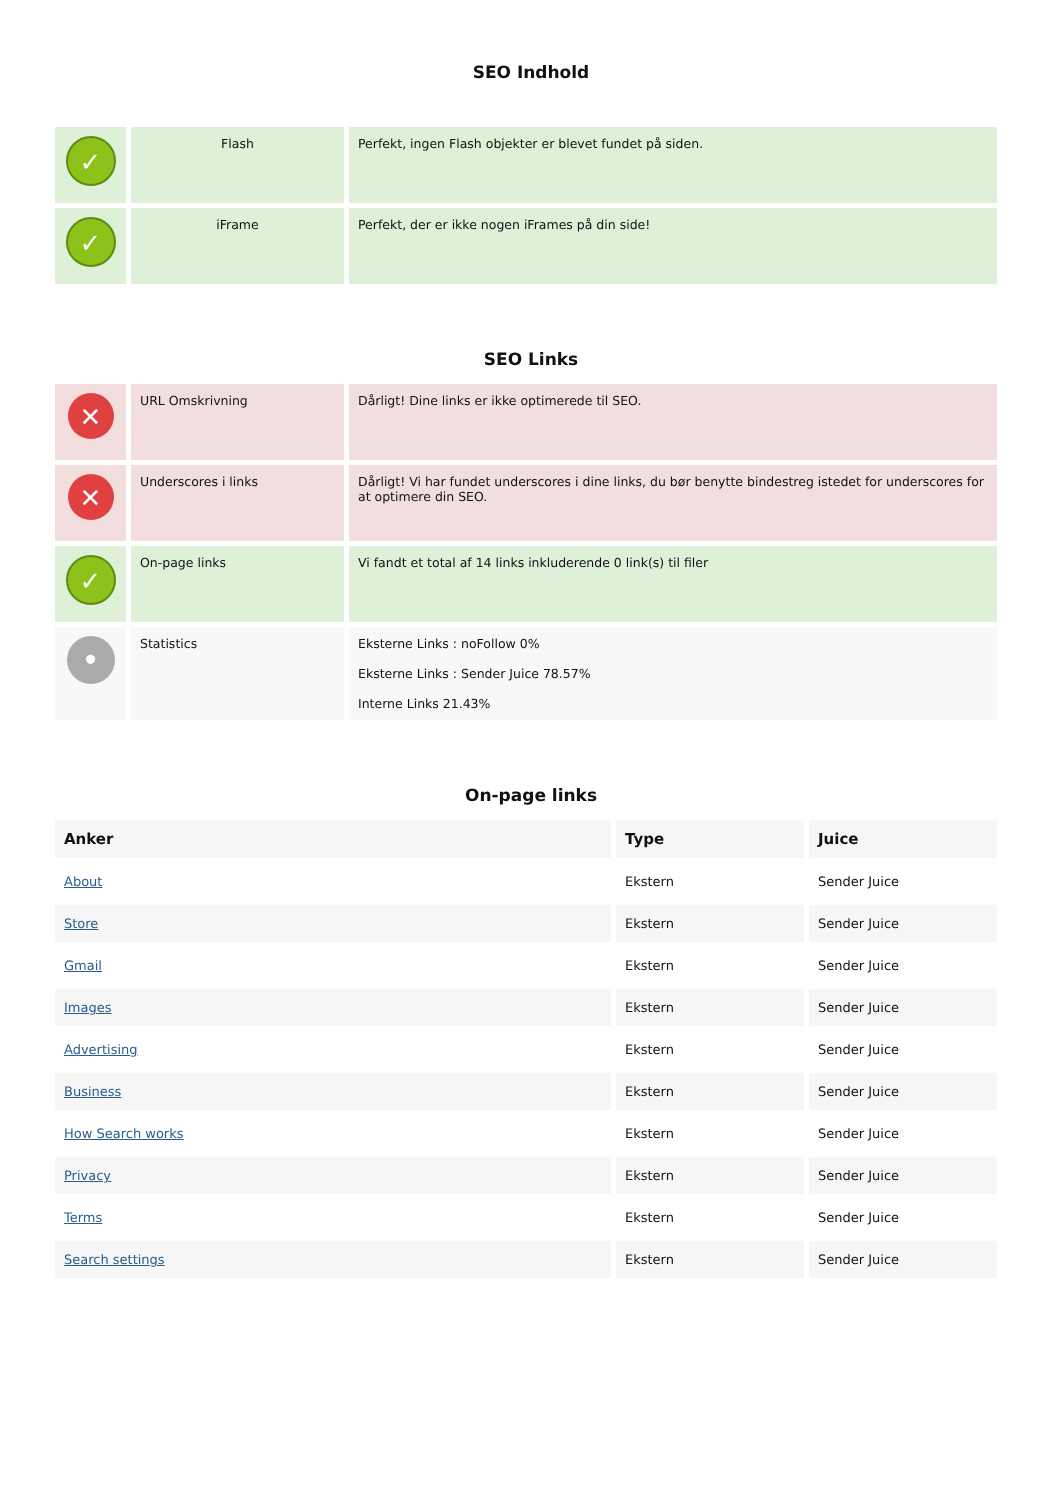SEO Indhold
| ✓ | Flash | Perfekt, ingen Flash objekter er blevet fundet på siden. |
| ✓ | iFrame | Perfekt, der er ikke nogen iFrames på din side! |
SEO Links
| ✕ | URL Omskrivning | Dårligt! Dine links er ikke optimerede til SEO. |
| ✕ | Underscores i links | Dårligt! Vi har fundet underscores i dine links, du bør benytte bindestreg istedet for underscores for at optimere din SEO. |
| ✓ | On-page links | Vi fandt et total af 14 links inkluderende 0 link(s) til filer |
| • | Statistics | Eksterne Links : noFollow 0% Eksterne Links : Sender Juice 78.57% Interne Links 21.43% |
On-page links
| Anker | Type | Juice |
| --- | --- | --- |
| About | Ekstern | Sender Juice |
| Store | Ekstern | Sender Juice |
| Gmail | Ekstern | Sender Juice |
| Images | Ekstern | Sender Juice |
| Advertising | Ekstern | Sender Juice |
| Business | Ekstern | Sender Juice |
| How Search works | Ekstern | Sender Juice |
| Privacy | Ekstern | Sender Juice |
| Terms | Ekstern | Sender Juice |
| Search settings | Ekstern | Sender Juice |